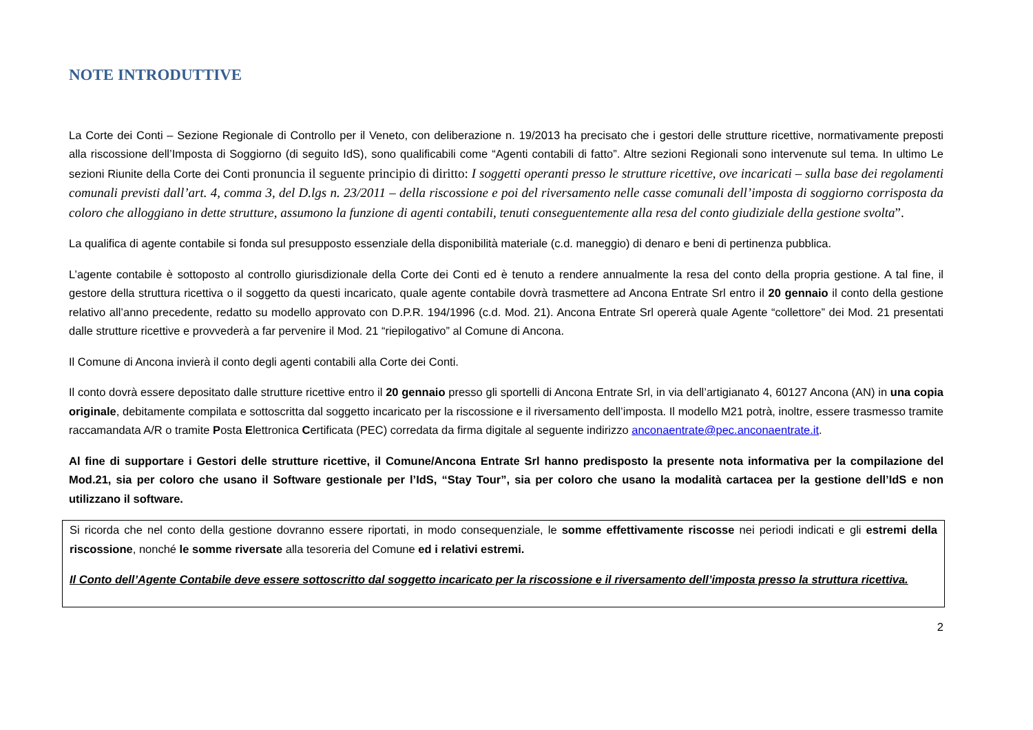NOTE INTRODUTTIVE
La Corte dei Conti – Sezione Regionale di Controllo per il Veneto, con deliberazione n. 19/2013 ha precisato che i gestori delle strutture ricettive, normativamente preposti alla riscossione dell’Imposta di Soggiorno (di seguito IdS), sono qualificabili come “Agenti contabili di fatto”. Altre sezioni Regionali sono intervenute sul tema. In ultimo Le sezioni Riunite della Corte dei Conti pronuncia il seguente principio di diritto: I soggetti operanti presso le strutture ricettive, ove incaricati – sulla base dei regolamenti comunali previsti dall’art. 4, comma 3, del D.lgs n. 23/2011 – della riscossione e poi del riversamento nelle casse comunali dell’imposta di soggiorno corrisposta da coloro che alloggiano in dette strutture, assumono la funzione di agenti contabili, tenuti conseguentemente alla resa del conto giudiziale della gestione svolta”.
La qualifica di agente contabile si fonda sul presupposto essenziale della disponibilità materiale (c.d. maneggio) di denaro e beni di pertinenza pubblica.
L’agente contabile è sottoposto al controllo giurisdizionale della Corte dei Conti ed è tenuto a rendere annualmente la resa del conto della propria gestione. A tal fine, il gestore della struttura ricettiva o il soggetto da questi incaricato, quale agente contabile dovrà trasmettere ad Ancona Entrate Srl entro il 20 gennaio il conto della gestione relativo all’anno precedente, redatto su modello approvato con D.P.R. 194/1996 (c.d. Mod. 21). Ancona Entrate Srl opererà quale Agente “collettore” dei Mod. 21 presentati dalle strutture ricettive e provvederà a far pervenire il Mod. 21 “riepilogativo” al Comune di Ancona.
Il Comune di Ancona invierà il conto degli agenti contabili alla Corte dei Conti.
Il conto dovrà essere depositato dalle strutture ricettive entro il 20 gennaio presso gli sportelli di Ancona Entrate Srl, in via dell’artigianato 4, 60127 Ancona (AN) in una copia originale, debitamente compilata e sottoscritta dal soggetto incaricato per la riscossione e il riversamento dell’imposta. Il modello M21 potrà, inoltre, essere trasmesso tramite raccamandata A/R o tramite Posta Elettronica Certificata (PEC) corredata da firma digitale al seguente indirizzo anconaentrate@pec.anconaentrate.it.
Al fine di supportare i Gestori delle strutture ricettive, il Comune/Ancona Entrate Srl hanno predisposto la presente nota informativa per la compilazione del Mod.21, sia per coloro che usano il Software gestionale per l’IdS, “Stay Tour”, sia per coloro che usano la modalità cartacea per la gestione dell’IdS e non utilizzano il software.
Si ricorda che nel conto della gestione dovranno essere riportati, in modo consequenziale, le somme effettivamente riscosse nei periodi indicati e gli estremi della riscossione, nonché le somme riversate alla tesoreria del Comune ed i relativi estremi.
Il Conto dell’Agente Contabile deve essere sottoscritto dal soggetto incaricato per la riscossione e il riversamento dell’imposta presso la struttura ricettiva.
2